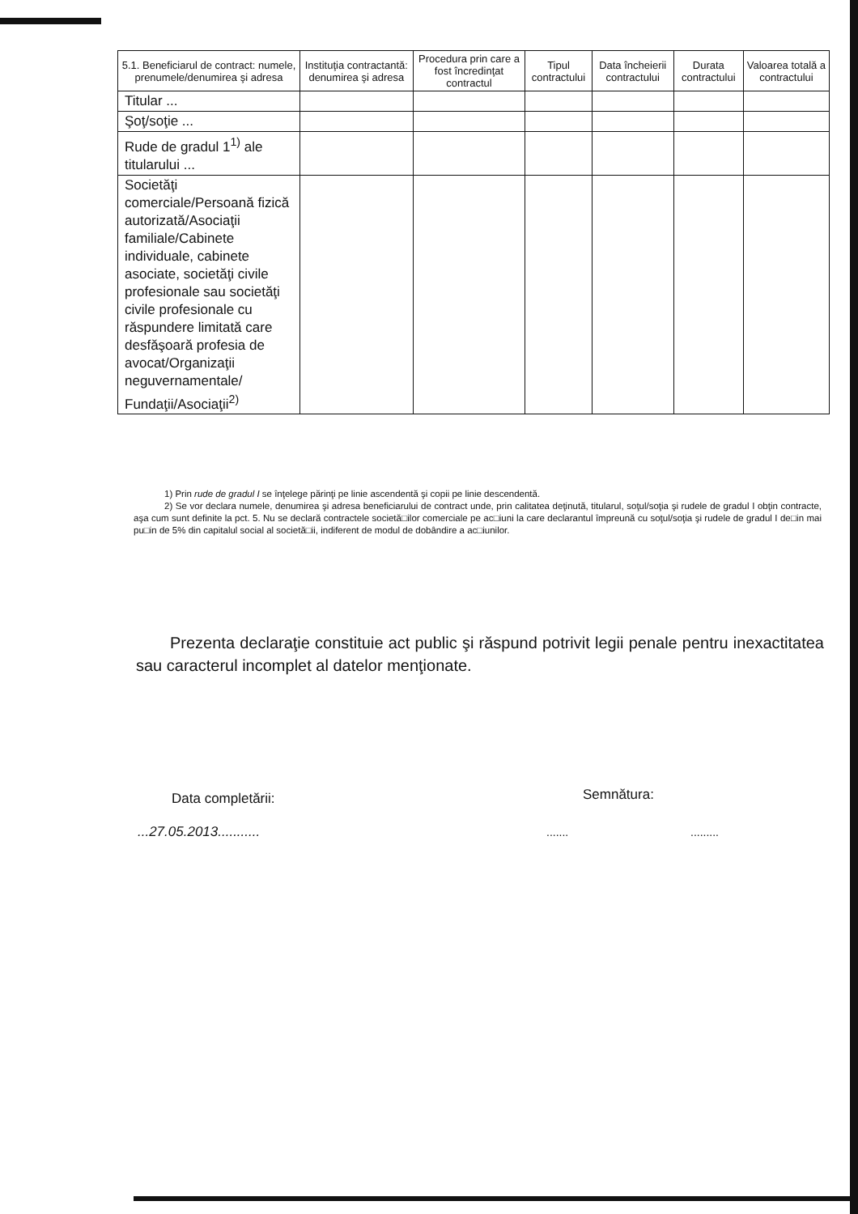| 5.1. Beneficiarul de contract: numele, prenumele/denumirea şi adresa | Instituţia contractantă: denumirea şi adresa | Procedura prin care a fost încredinţat contractul | Tipul contractului | Data încheierii contractului | Durata contractului | Valoarea totală a contractului |
| --- | --- | --- | --- | --- | --- | --- |
| Titular ... | | | | | | |
| Şoţ/soţie ... | | | | | | |
| Rude de gradul 1<sup>1)</sup> ale titularului ... | | | | | | |
| Societăţi comerciale/Persoană fizică autorizată/Asociaţii familiale/Cabinete individuale, cabinete asociate, societăţi civile profesionale sau societăţi civile profesionale cu răspundere limitată care desfăşoară profesia de avocat/Organizaţii neguvernamentale/ Fundaţii/Asociaţii<sup>2)</sup> | | | | | | |
1) Prin rude de gradul I se înţelege părinţi pe linie ascendentă şi copii pe linie descendentă.
2) Se vor declara numele, denumirea şi adresa beneficiarului de contract unde, prin calitatea deţinută, titularul, soţul/soţia şi rudele de gradul I obţin contracte, aşa cum sunt definite la pct. 5. Nu se declară contractele societă□ilor comerciale pe ac□iuni la care declarantul împreună cu soţul/soţia şi rudele de gradul I de□in mai pu□in de 5% din capitalul social al societă□ii, indiferent de modul de dobândire a ac□iunilor.
Prezenta declaraţie constituie act public şi răspund potrivit legii penale pentru inexactitatea sau caracterul incomplet al datelor menţionate.
Data completării:
...27.05.2013...........
Semnătura:
....... .........